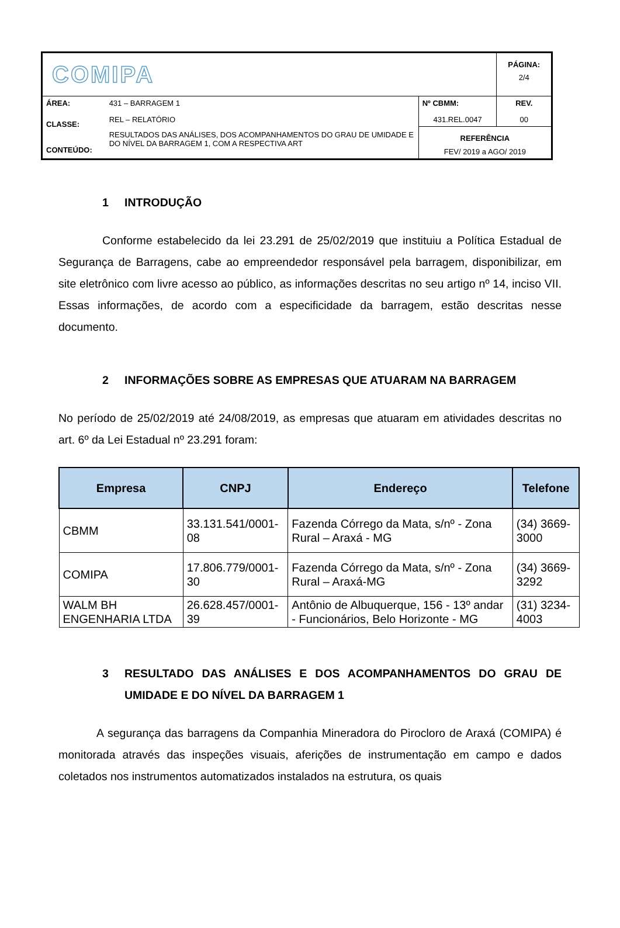| COMIPA | | | PÁGINA: 2/4 |
| ÁREA: CLASSE: CONTEÚDO: | 431 – BARRAGEM 1 REL – RELATÓRIO RESULTADOS DAS ANÁLISES, DOS ACOMPANHAMENTOS DO GRAU DE UMIDADE E DO NÍVEL DA BARRAGEM 1, COM A RESPECTIVA ART | Nº CBMM: 431.REL.0047 | REV. 00 |
| | | REFERÊNCIA FEV/ 2019 a AGO/ 2019 | |
1 INTRODUÇÃO
Conforme estabelecido da lei 23.291 de 25/02/2019 que instituiu a Política Estadual de Segurança de Barragens, cabe ao empreendedor responsável pela barragem, disponibilizar, em site eletrônico com livre acesso ao público, as informações descritas no seu artigo nº 14, inciso VII. Essas informações, de acordo com a especificidade da barragem, estão descritas nesse documento.
2 INFORMAÇÕES SOBRE AS EMPRESAS QUE ATUARAM NA BARRAGEM
No período de 25/02/2019 até 24/08/2019, as empresas que atuaram em atividades descritas no art. 6º da Lei Estadual nº 23.291 foram:
| Empresa | CNPJ | Endereço | Telefone |
| --- | --- | --- | --- |
| CBMM | 33.131.541/0001-08 | Fazenda Córrego da Mata, s/nº - Zona Rural – Araxá - MG | (34) 3669-3000 |
| COMIPA | 17.806.779/0001-30 | Fazenda Córrego da Mata, s/nº - Zona Rural – Araxá-MG | (34) 3669-3292 |
| WALM BH ENGENHARIA LTDA | 26.628.457/0001-39 | Antônio de Albuquerque, 156 - 13º andar - Funcionários, Belo Horizonte - MG | (31) 3234-4003 |
3 RESULTADO DAS ANÁLISES E DOS ACOMPANHAMENTOS DO GRAU DE UMIDADE E DO NÍVEL DA BARRAGEM 1
A segurança das barragens da Companhia Mineradora do Pirocloro de Araxá (COMIPA) é monitorada através das inspeções visuais, aferições de instrumentação em campo e dados coletados nos instrumentos automatizados instalados na estrutura, os quais